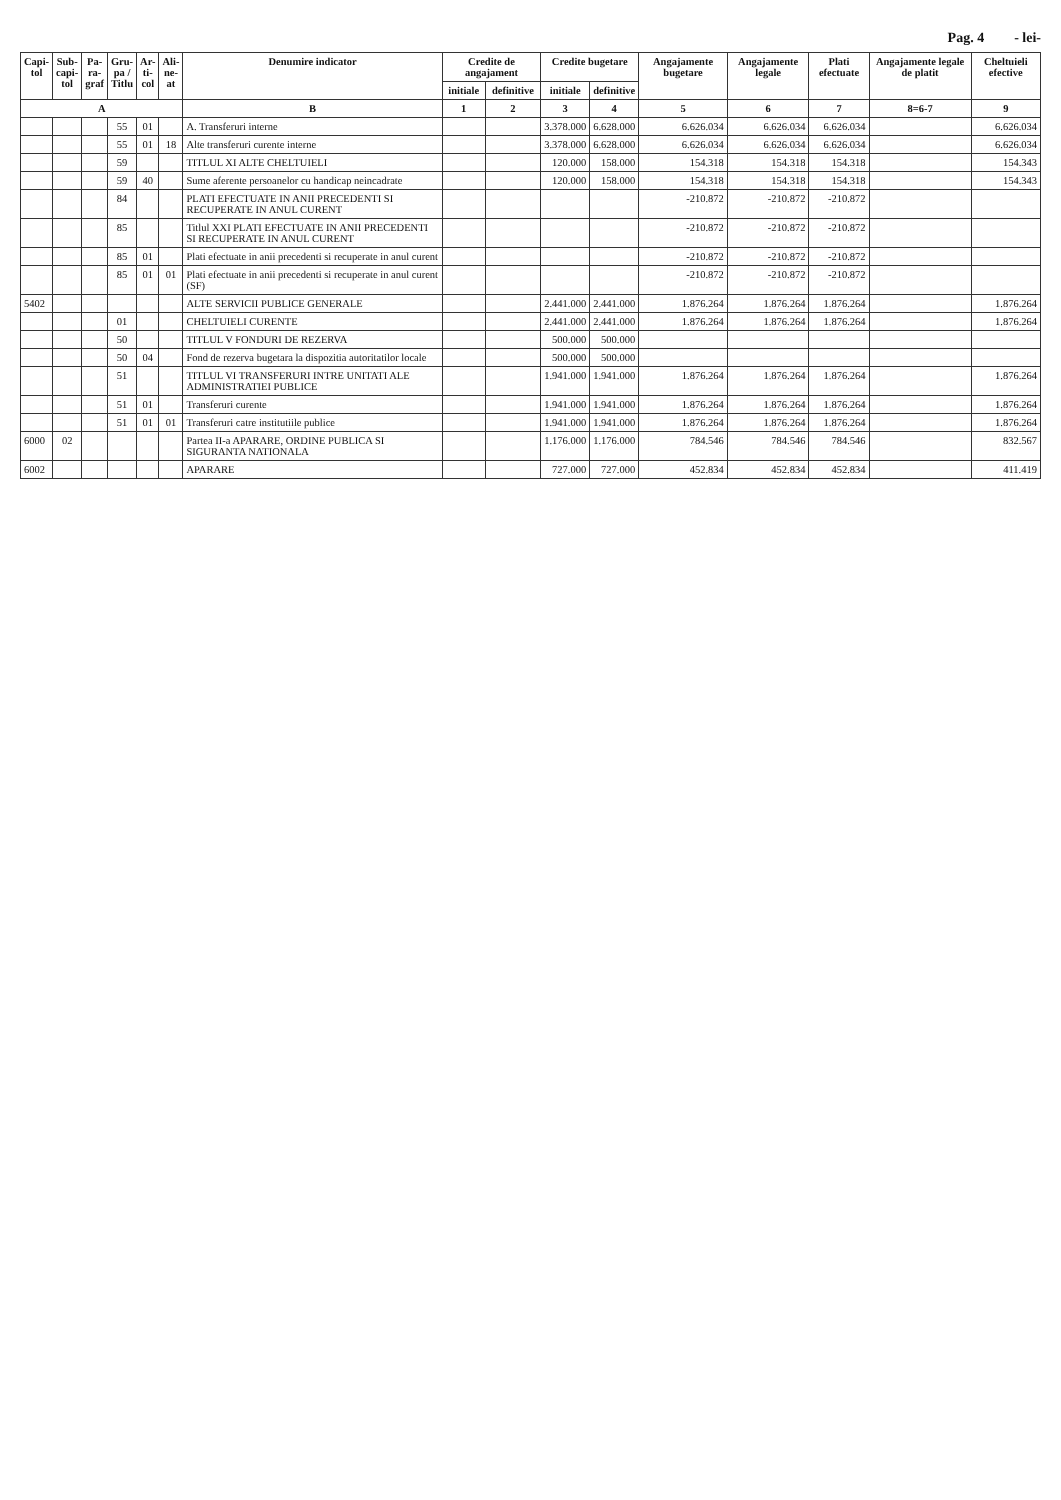Pag. 4 - lei-
| Capi- tol | Sub- capi- tol | Pa- ra- graf | Gru- pa / Titlu | Ar- ti- col | Ali- ne- at | Denumire indicator | Credite de angajament | | Credite bugetare | | Angajamente bugetare | Angajamente legale | Plati efectuate | Angajamente legale de platit | Cheltuieli efective |
| --- | --- | --- | --- | --- | --- | --- | --- | --- | --- | --- | --- | --- | --- | --- | --- |
| | | | | | | | initiale | definitive | initiale | definitive | | | | | |
| A | | | | | | B | 1 | 2 | 3 | 4 | 5 | 6 | 7 | 8=6-7 | 9 |
| | | | 55 | 01 | | A. Transferuri interne | | | 3.378.000 | 6.628.000 | 6.626.034 | 6.626.034 | 6.626.034 | | 6.626.034 |
| | | | 55 | 01 | 18 | Alte transferuri curente interne | | | 3.378.000 | 6.628.000 | 6.626.034 | 6.626.034 | 6.626.034 | | 6.626.034 |
| | | | 59 | | | TITLUL XI ALTE CHELTUIELI | | | 120.000 | 158.000 | 154.318 | 154.318 | 154.318 | | 154.343 |
| | | | 59 | 40 | | Sume aferente persoanelor cu handicap neincadrate | | | 120.000 | 158.000 | 154.318 | 154.318 | 154.318 | | 154.343 |
| | | | 84 | | | PLATI EFECTUATE IN ANII PRECEDENTI SI RECUPERATE IN ANUL CURENT | | | | | -210.872 | -210.872 | -210.872 | | |
| | | | 85 | | | Titlul XXI PLATI EFECTUATE IN ANII PRECEDENTI SI RECUPERATE IN ANUL CURENT | | | | | -210.872 | -210.872 | -210.872 | | |
| | | | 85 | 01 | | Plati efectuate in anii precedenti si recuperate in anul curent | | | | | -210.872 | -210.872 | -210.872 | | |
| | | | 85 | 01 | 01 | Plati efectuate in anii precedenti si recuperate in anul curent (SF) | | | | | -210.872 | -210.872 | -210.872 | | |
| 5402 | | | | | | ALTE SERVICII PUBLICE GENERALE | | | 2.441.000 | 2.441.000 | 1.876.264 | 1.876.264 | 1.876.264 | | 1.876.264 |
| | | | 01 | | | CHELTUIELI CURENTE | | | 2.441.000 | 2.441.000 | 1.876.264 | 1.876.264 | 1.876.264 | | 1.876.264 |
| | | | 50 | | | TITLUL V FONDURI DE REZERVA | | | 500.000 | 500.000 | | | | | |
| | | | 50 | 04 | | Fond de rezerva bugetara la dispozitia autoritatilor locale | | | 500.000 | 500.000 | | | | | |
| | | | 51 | | | TITLUL VI TRANSFERURI INTRE UNITATI ALE ADMINISTRATIEI PUBLICE | | | 1.941.000 | 1.941.000 | 1.876.264 | 1.876.264 | 1.876.264 | | 1.876.264 |
| | | | 51 | 01 | | Transferuri curente | | | 1.941.000 | 1.941.000 | 1.876.264 | 1.876.264 | 1.876.264 | | 1.876.264 |
| | | | 51 | 01 | 01 | Transferuri catre institutiile publice | | | 1.941.000 | 1.941.000 | 1.876.264 | 1.876.264 | 1.876.264 | | 1.876.264 |
| 6000 | 02 | | | | | Partea II-a APARARE, ORDINE PUBLICA SI SIGURANTA NATIONALA | | | 1.176.000 | 1.176.000 | 784.546 | 784.546 | 784.546 | | 832.567 |
| 6002 | | | | | | APARARE | | | 727.000 | 727.000 | 452.834 | 452.834 | 452.834 | | 411.419 |